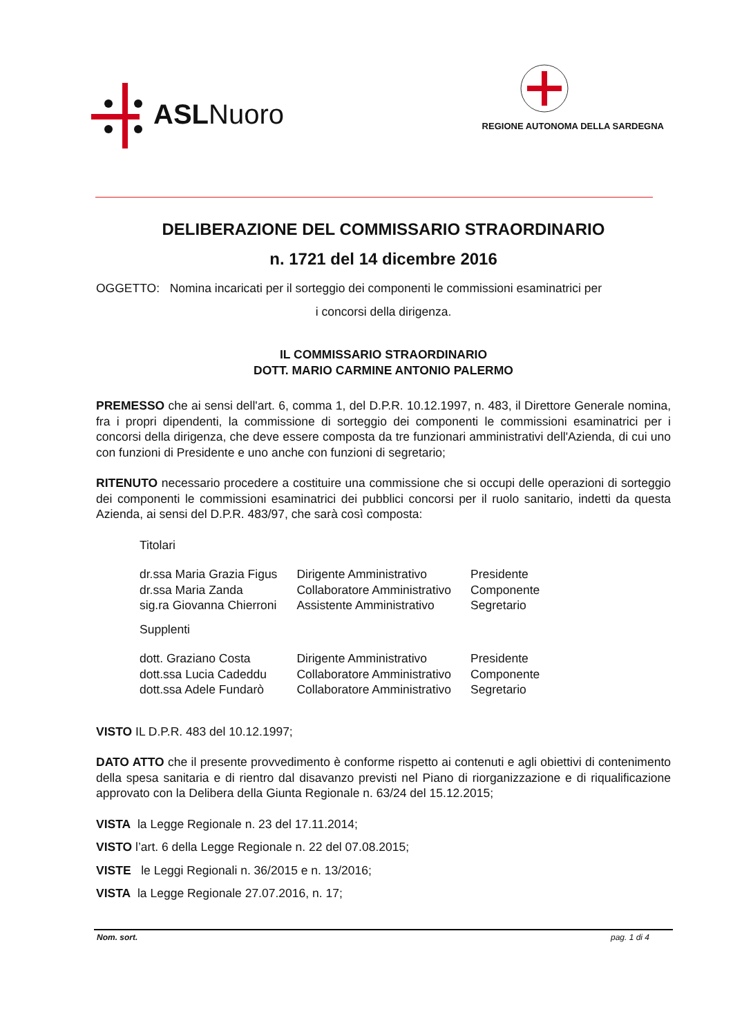ASL Nuoro
REGIONE AUTONOMA DELLA SARDEGNA
DELIBERAZIONE DEL COMMISSARIO STRAORDINARIO
n. 1721 del 14 dicembre 2016
OGGETTO: Nomina incaricati per il sorteggio dei componenti le commissioni esaminatrici per
i concorsi della dirigenza.
IL COMMISSARIO STRAORDINARIO
DOTT. MARIO CARMINE ANTONIO PALERMO
PREMESSO che ai sensi dell'art. 6, comma 1, del D.P.R. 10.12.1997, n. 483, il Direttore Generale nomina, fra i propri dipendenti, la commissione di sorteggio dei componenti le commissioni esaminatrici per i concorsi della dirigenza, che deve essere composta da tre funzionari amministrativi dell'Azienda, di cui uno con funzioni di Presidente e uno anche con funzioni di segretario;
RITENUTO necessario procedere a costituire una commissione che si occupi delle operazioni di sorteggio dei componenti le commissioni esaminatrici dei pubblici concorsi per il ruolo sanitario, indetti da questa Azienda, ai sensi del D.P.R. 483/97, che sarà così composta:
| Titolari | | |
| dr.ssa Maria Grazia Figus | Dirigente Amministrativo | Presidente |
| dr.ssa Maria Zanda | Collaboratore Amministrativo | Componente |
| sig.ra Giovanna Chierroni | Assistente Amministrativo | Segretario |
| Supplenti | | |
| dott. Graziano Costa | Dirigente Amministrativo | Presidente |
| dott.ssa Lucia Cadeddu | Collaboratore Amministrativo | Componente |
| dott.ssa Adele Fundarò | Collaboratore Amministrativo | Segretario |
VISTO IL D.P.R. 483 del 10.12.1997;
DATO ATTO che il presente provvedimento è conforme rispetto ai contenuti e agli obiettivi di contenimento della spesa sanitaria e di rientro dal disavanzo previsti nel Piano di riorganizzazione e di riqualificazione approvato con la Delibera della Giunta Regionale n. 63/24 del 15.12.2015;
VISTA la Legge Regionale n. 23 del 17.11.2014;
VISTO l’art. 6 della Legge Regionale n. 22 del 07.08.2015;
VISTE le Leggi Regionali n. 36/2015 e n. 13/2016;
VISTA la Legge Regionale 27.07.2016, n. 17;
Nom. sort. pag. 1 di 4